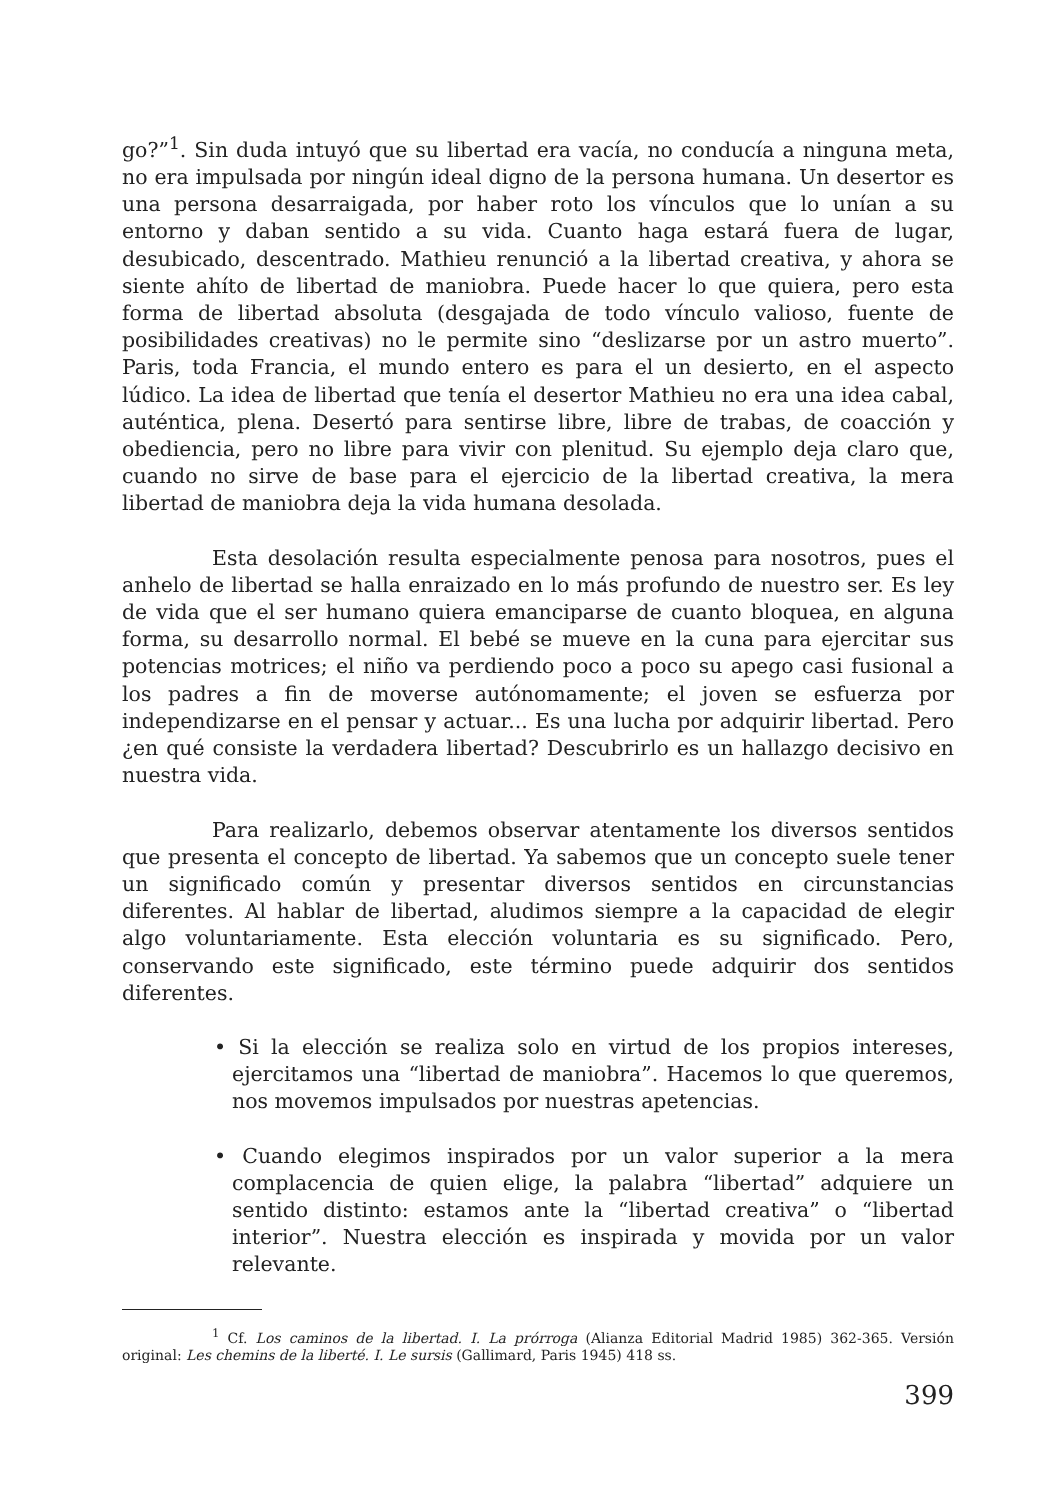go?”<sup>1</sup>. Sin duda intuyó que su libertad era vacía, no conducía a ninguna meta, no era impulsada por ningún ideal digno de la persona humana. Un desertor es una persona desarraigada, por haber roto los vínculos que lo unían a su entorno y daban sentido a su vida. Cuanto haga estará fuera de lugar, desubicado, descentrado. Mathieu renunció a la libertad creativa, y ahora se siente ahíto de libertad de maniobra. Puede hacer lo que quiera, pero esta forma de libertad absoluta (desgajada de todo vínculo valioso, fuente de posibilidades creativas) no le permite sino “deslizarse por un astro muerto”. Paris, toda Francia, el mundo entero es para el un desierto, en el aspecto lúdico. La idea de libertad que tenía el desertor Mathieu no era una idea cabal, auténtica, plena. Desertó para sentirse libre, libre de trabas, de coacción y obediencia, pero no libre para vivir con plenitud. Su ejemplo deja claro que, cuando no sirve de base para el ejercicio de la libertad creativa, la mera libertad de maniobra deja la vida humana desolada.
Esta desolación resulta especialmente penosa para nosotros, pues el anhelo de libertad se halla enraizado en lo más profundo de nuestro ser. Es ley de vida que el ser humano quiera emanciparse de cuanto bloquea, en alguna forma, su desarrollo normal. El bebé se mueve en la cuna para ejercitar sus potencias motrices; el niño va perdiendo poco a poco su apego casi fusional a los padres a fin de moverse autónomamente; el joven se esfuerza por independizarse en el pensar y actuar... Es una lucha por adquirir libertad. Pero ¿en qué consiste la verdadera libertad? Descubrirlo es un hallazgo decisivo en nuestra vida.
Para realizarlo, debemos observar atentamente los diversos sentidos que presenta el concepto de libertad. Ya sabemos que un concepto suele tener un significado común y presentar diversos sentidos en circunstancias diferentes. Al hablar de libertad, aludimos siempre a la capacidad de elegir algo voluntariamente. Esta elección voluntaria es su significado. Pero, conservando este significado, este término puede adquirir dos sentidos diferentes.
• Si la elección se realiza solo en virtud de los propios intereses, ejercitamos una “libertad de maniobra”. Hacemos lo que queremos, nos movemos impulsados por nuestras apetencias.
• Cuando elegimos inspirados por un valor superior a la mera complacencia de quien elige, la palabra “libertad” adquiere un sentido distinto: estamos ante la “libertad creativa” o “libertad interior”. Nuestra elección es inspirada y movida por un valor relevante.
<sup>1</sup> Cf. Los caminos de la libertad. I. La prórroga (Alianza Editorial Madrid 1985) 362-365. Versión original: Les chemins de la liberté. I. Le sursis (Gallimard, Paris 1945) 418 ss.
399